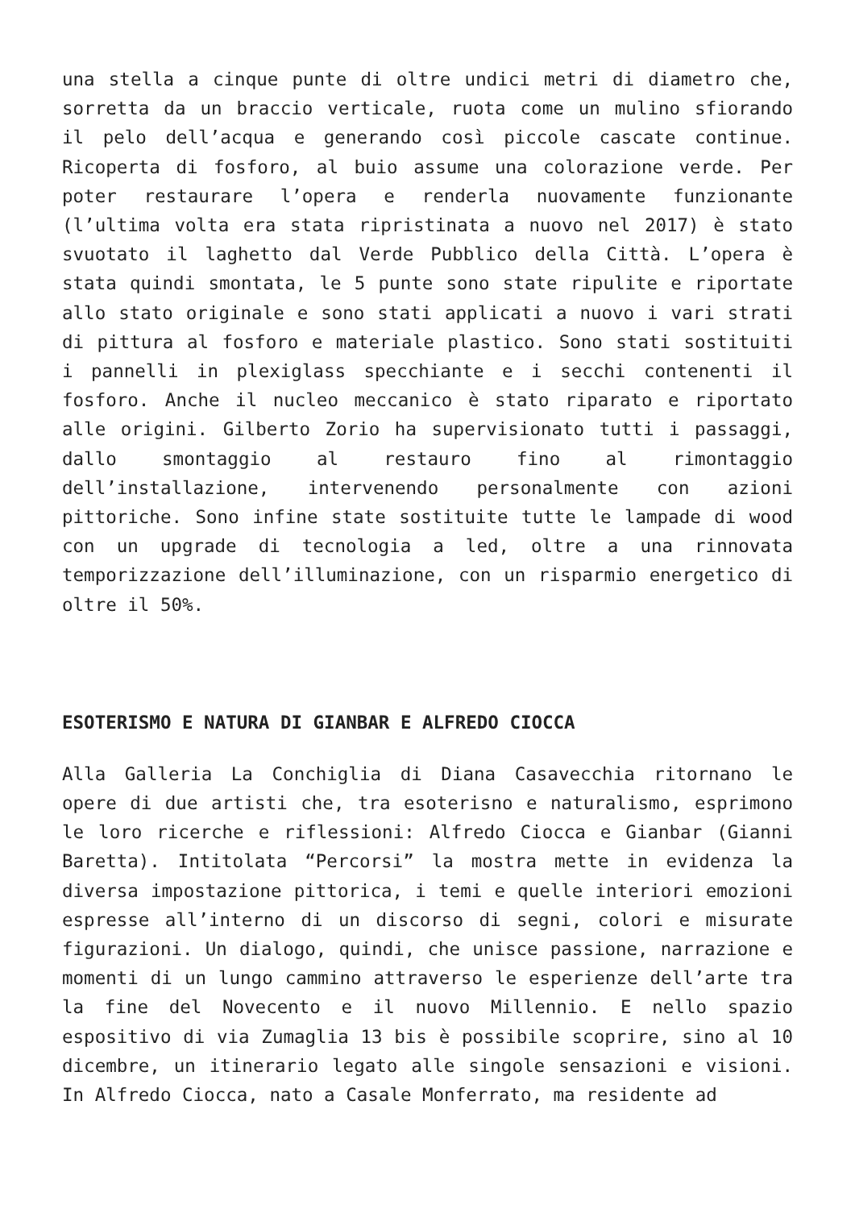una stella a cinque punte di oltre undici metri di diametro che, sorretta da un braccio verticale, ruota come un mulino sfiorando il pelo dell’acqua e generando così piccole cascate continue. Ricoperta di fosforo, al buio assume una colorazione verde. Per poter restaurare l’opera e renderla nuovamente funzionante (l’ultima volta era stata ripristinata a nuovo nel 2017) è stato svuotato il laghetto dal Verde Pubblico della Città. L’opera è stata quindi smontata, le 5 punte sono state ripulite e riportate allo stato originale e sono stati applicati a nuovo i vari strati di pittura al fosforo e materiale plastico. Sono stati sostituiti i pannelli in plexiglass specchiante e i secchi contenenti il fosforo. Anche il nucleo meccanico è stato riparato e riportato alle origini. Gilberto Zorio ha supervisionato tutti i passaggi, dallo smontaggio al restauro fino al rimontaggio dell’installazione, intervenendo personalmente con azioni pittoriche. Sono infine state sostituite tutte le lampade di wood con un upgrade di tecnologia a led, oltre a una rinnovata temporizzazione dell’illuminazione, con un risparmio energetico di oltre il 50%.
ESOTERISMO E NATURA DI GIANBAR E ALFREDO CIOCCA
Alla Galleria La Conchiglia di Diana Casavecchia ritornano le opere di due artisti che, tra esoterisno e naturalismo, esprimono le loro ricerche e riflessioni: Alfredo Ciocca e Gianbar (Gianni Baretta). Intitolata “Percorsi” la mostra mette in evidenza la diversa impostazione pittorica, i temi e quelle interiori emozioni espresse all’interno di un discorso di segni, colori e misurate figurazioni. Un dialogo, quindi, che unisce passione, narrazione e momenti di un lungo cammino attraverso le esperienze dell’arte tra la fine del Novecento e il nuovo Millennio. E nello spazio espositivo di via Zumaglia 13 bis è possibile scoprire, sino al 10 dicembre, un itinerario legato alle singole sensazioni e visioni. In Alfredo Ciocca, nato a Casale Monferrato, ma residente ad